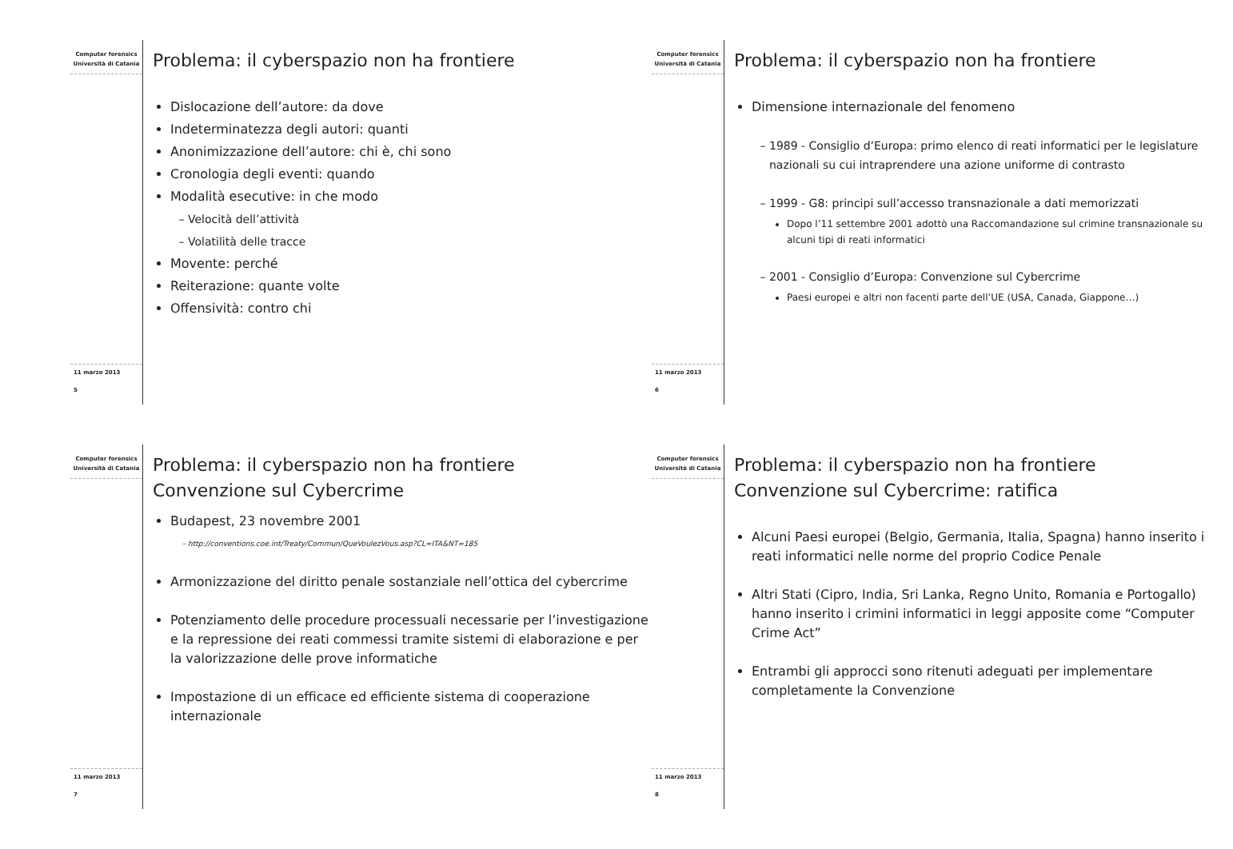Computer forensics
Università di Catania
11 marzo 2013
5
Problema: il cyberspazio non ha frontiere
Dislocazione dell’autore: da dove
Indeterminatezza degli autori: quanti
Anonimizzazione dell’autore: chi è, chi sono
Cronologia degli eventi: quando
Modalità esecutive: in che modo
Velocità dell’attività
Volatilità delle tracce
Movente: perché
Reiterazione: quante volte
Offensività: contro chi
Computer forensics
Università di Catania
11 marzo 2013
6
Problema: il cyberspazio non ha frontiere
Dimensione internazionale del fenomeno
1989 - Consiglio d’Europa: primo elenco di reati informatici per le legislature nazionali su cui intraprendere una azione uniforme di contrasto
1999 - G8: principi sull’accesso transnazionale a dati memorizzati
Dopo l’11 settembre 2001 adottò una Raccomandazione sul crimine transnazionale su alcuni tipi di reati informatici
2001 - Consiglio d’Europa: Convenzione sul Cybercrime
Paesi europei e altri non facenti parte dell’UE (USA, Canada, Giappone…)
Computer forensics
Università di Catania
11 marzo 2013
7
Problema: il cyberspazio non ha frontiere
Convenzione sul Cybercrime
Budapest, 23 novembre 2001
http://conventions.coe.int/Treaty/Commun/QueVoulezVous.asp?CL=ITA&NT=185
Armonizzazione del diritto penale sostanziale nell’ottica del cybercrime
Potenziamento delle procedure processuali necessarie per l’investigazione e la repressione dei reati commessi tramite sistemi di elaborazione e per la valorizzazione delle prove informatiche
Impostazione di un efficace ed efficiente sistema di cooperazione internazionale
Computer forensics
Università di Catania
11 marzo 2013
8
Problema: il cyberspazio non ha frontiere
Convenzione sul Cybercrime: ratifica
Alcuni Paesi europei (Belgio, Germania, Italia, Spagna) hanno inserito i reati informatici nelle norme del proprio Codice Penale
Altri Stati (Cipro, India, Sri Lanka, Regno Unito, Romania e Portogallo) hanno inserito i crimini informatici in leggi apposite come “Computer Crime Act”
Entrambi gli approcci sono ritenuti adeguati per implementare completamente la Convenzione